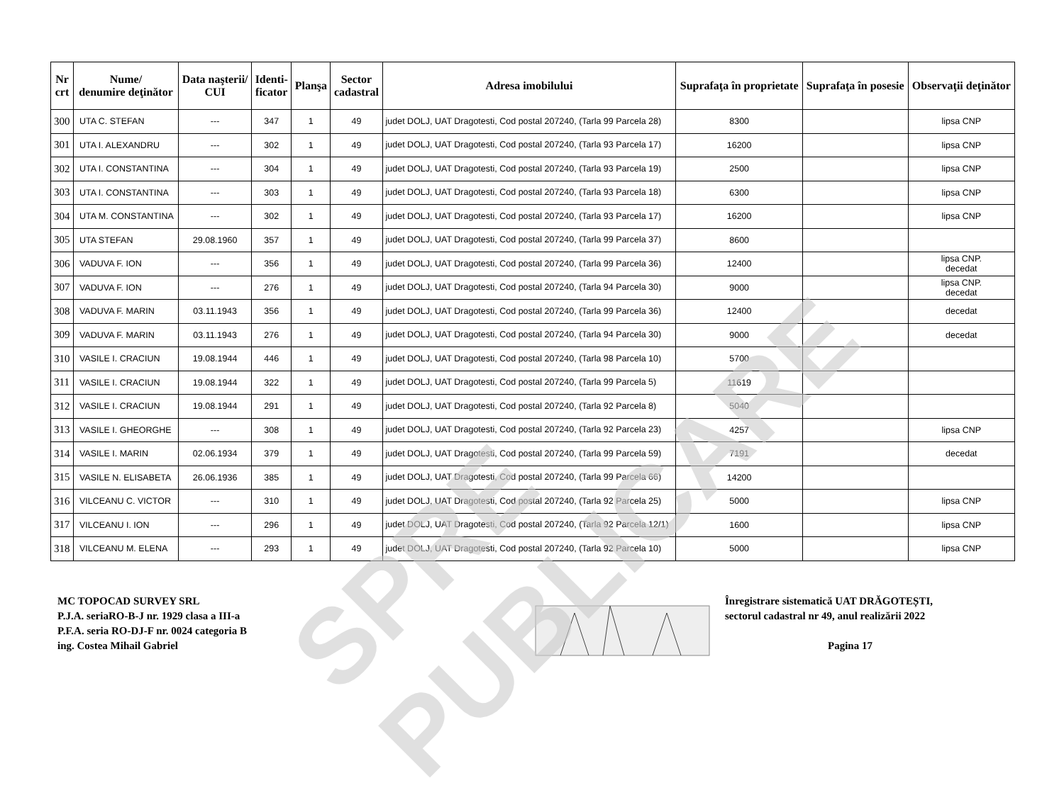| Nr crt | Nume/ denumire deţinător | Data naşterii/ CUI | Identi- ficator | Planşa | Sector cadastral | Adresa imobilului | Suprafaţa în proprietate | Suprafaţa în posesie | Observaţii deţinător |
| --- | --- | --- | --- | --- | --- | --- | --- | --- | --- |
| 300 | UTA C. STEFAN | --- | 347 | 1 | 49 | judet DOLJ, UAT Dragotesti, Cod postal 207240, (Tarla 99 Parcela 28) | 8300 | | lipsa CNP |
| 301 | UTA I. ALEXANDRU | --- | 302 | 1 | 49 | judet DOLJ, UAT Dragotesti, Cod postal 207240, (Tarla 93 Parcela 17) | 16200 | | lipsa CNP |
| 302 | UTA I. CONSTANTINA | --- | 304 | 1 | 49 | judet DOLJ, UAT Dragotesti, Cod postal 207240, (Tarla 93 Parcela 19) | 2500 | | lipsa CNP |
| 303 | UTA I. CONSTANTINA | --- | 303 | 1 | 49 | judet DOLJ, UAT Dragotesti, Cod postal 207240, (Tarla 93 Parcela 18) | 6300 | | lipsa CNP |
| 304 | UTA M. CONSTANTINA | --- | 302 | 1 | 49 | judet DOLJ, UAT Dragotesti, Cod postal 207240, (Tarla 93 Parcela 17) | 16200 | | lipsa CNP |
| 305 | UTA STEFAN | 29.08.1960 | 357 | 1 | 49 | judet DOLJ, UAT Dragotesti, Cod postal 207240, (Tarla 99 Parcela 37) | 8600 | | |
| 306 | VADUVA F. ION | --- | 356 | 1 | 49 | judet DOLJ, UAT Dragotesti, Cod postal 207240, (Tarla 99 Parcela 36) | 12400 | | lipsa CNP. decedat |
| 307 | VADUVA F. ION | --- | 276 | 1 | 49 | judet DOLJ, UAT Dragotesti, Cod postal 207240, (Tarla 94 Parcela 30) | 9000 | | lipsa CNP. decedat |
| 308 | VADUVA F. MARIN | 03.11.1943 | 356 | 1 | 49 | judet DOLJ, UAT Dragotesti, Cod postal 207240, (Tarla 99 Parcela 36) | 12400 | | decedat |
| 309 | VADUVA F. MARIN | 03.11.1943 | 276 | 1 | 49 | judet DOLJ, UAT Dragotesti, Cod postal 207240, (Tarla 94 Parcela 30) | 9000 | | decedat |
| 310 | VASILE I. CRACIUN | 19.08.1944 | 446 | 1 | 49 | judet DOLJ, UAT Dragotesti, Cod postal 207240, (Tarla 98 Parcela 10) | 5700 | | |
| 311 | VASILE I. CRACIUN | 19.08.1944 | 322 | 1 | 49 | judet DOLJ, UAT Dragotesti, Cod postal 207240, (Tarla 99 Parcela 5) | 11619 | | |
| 312 | VASILE I. CRACIUN | 19.08.1944 | 291 | 1 | 49 | judet DOLJ, UAT Dragotesti, Cod postal 207240, (Tarla 92 Parcela 8) | 5040 | | |
| 313 | VASILE I. GHEORGHE | --- | 308 | 1 | 49 | judet DOLJ, UAT Dragotesti, Cod postal 207240, (Tarla 92 Parcela 23) | 4257 | | lipsa CNP |
| 314 | VASILE I. MARIN | 02.06.1934 | 379 | 1 | 49 | judet DOLJ, UAT Dragotesti, Cod postal 207240, (Tarla 99 Parcela 59) | 7191 | | decedat |
| 315 | VASILE N. ELISABETA | 26.06.1936 | 385 | 1 | 49 | judet DOLJ, UAT Dragotesti, Cod postal 207240, (Tarla 99 Parcela 66) | 14200 | | |
| 316 | VILCEANU C. VICTOR | --- | 310 | 1 | 49 | judet DOLJ, UAT Dragotesti, Cod postal 207240, (Tarla 92 Parcela 25) | 5000 | | lipsa CNP |
| 317 | VILCEANU I. ION | --- | 296 | 1 | 49 | judet DOLJ, UAT Dragotesti, Cod postal 207240, (Tarla 92 Parcela 12/1) | 1600 | | lipsa CNP |
| 318 | VILCEANU M. ELENA | --- | 293 | 1 | 49 | judet DOLJ, UAT Dragotesti, Cod postal 207240, (Tarla 92 Parcela 10) | 5000 | | lipsa CNP |
MC TOPOCAD SURVEY SRL
P.J.A. seriaRO-B-J nr. 1929 clasa a III-a
P.F.A. seria RO-DJ-F nr. 0024 categoria B
ing. Costea Mihail Gabriel
Înregistrare sistematică UAT DRĂGOTEȘTI,
sectorul cadastral nr 49, anul realizării 2022
Pagina 17
SPRE PUBLICARE